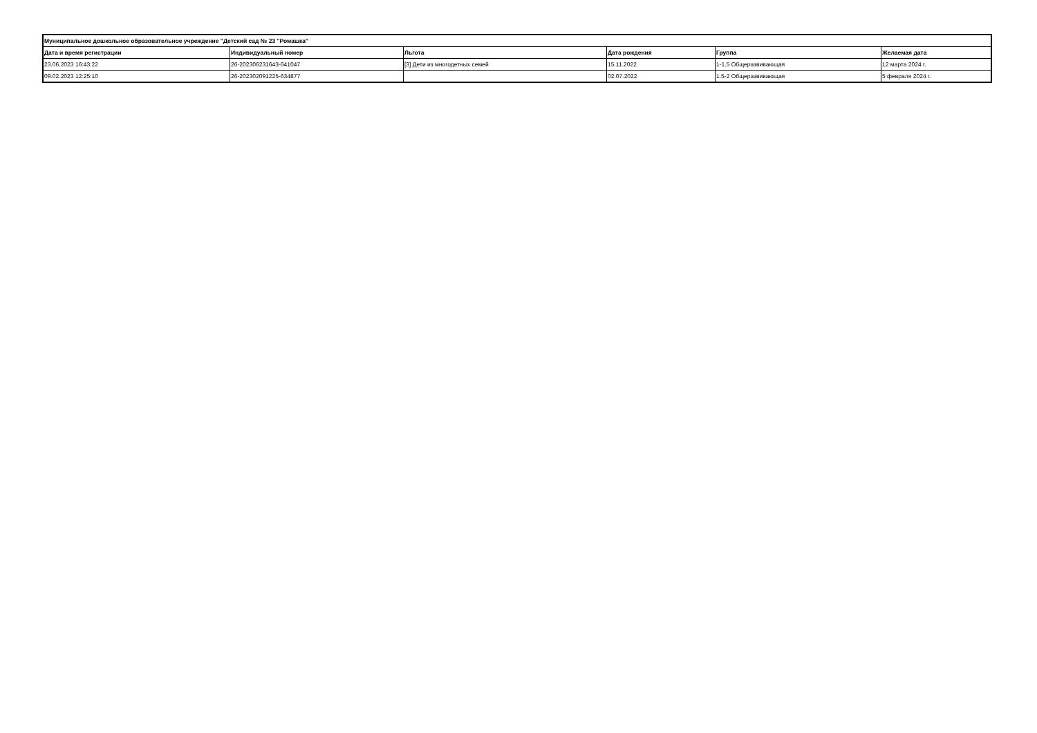| Муниципальное дошкольное образовательное учреждение "Детский сад № 23 "Ромашка" | | | | | |
| --- | --- | --- | --- | --- | --- |
| Дата и время регистрации | Индивидуальный номер | Льгота | Дата рождения | Группа | Желаемая дата |
| 23.06.2023 16:43:22 | 26-202306231643-641047 | [3] Дети из многодетных семей | 15.11.2022 | 1-1.5 Общеразвивающая | 12 марта 2024 г. |
| 09.02.2023 12:25:10 | 26-202302091225-634877 | | 02.07.2022 | 1.5-2 Общеразвивающая | 5 февраля 2024 г. |